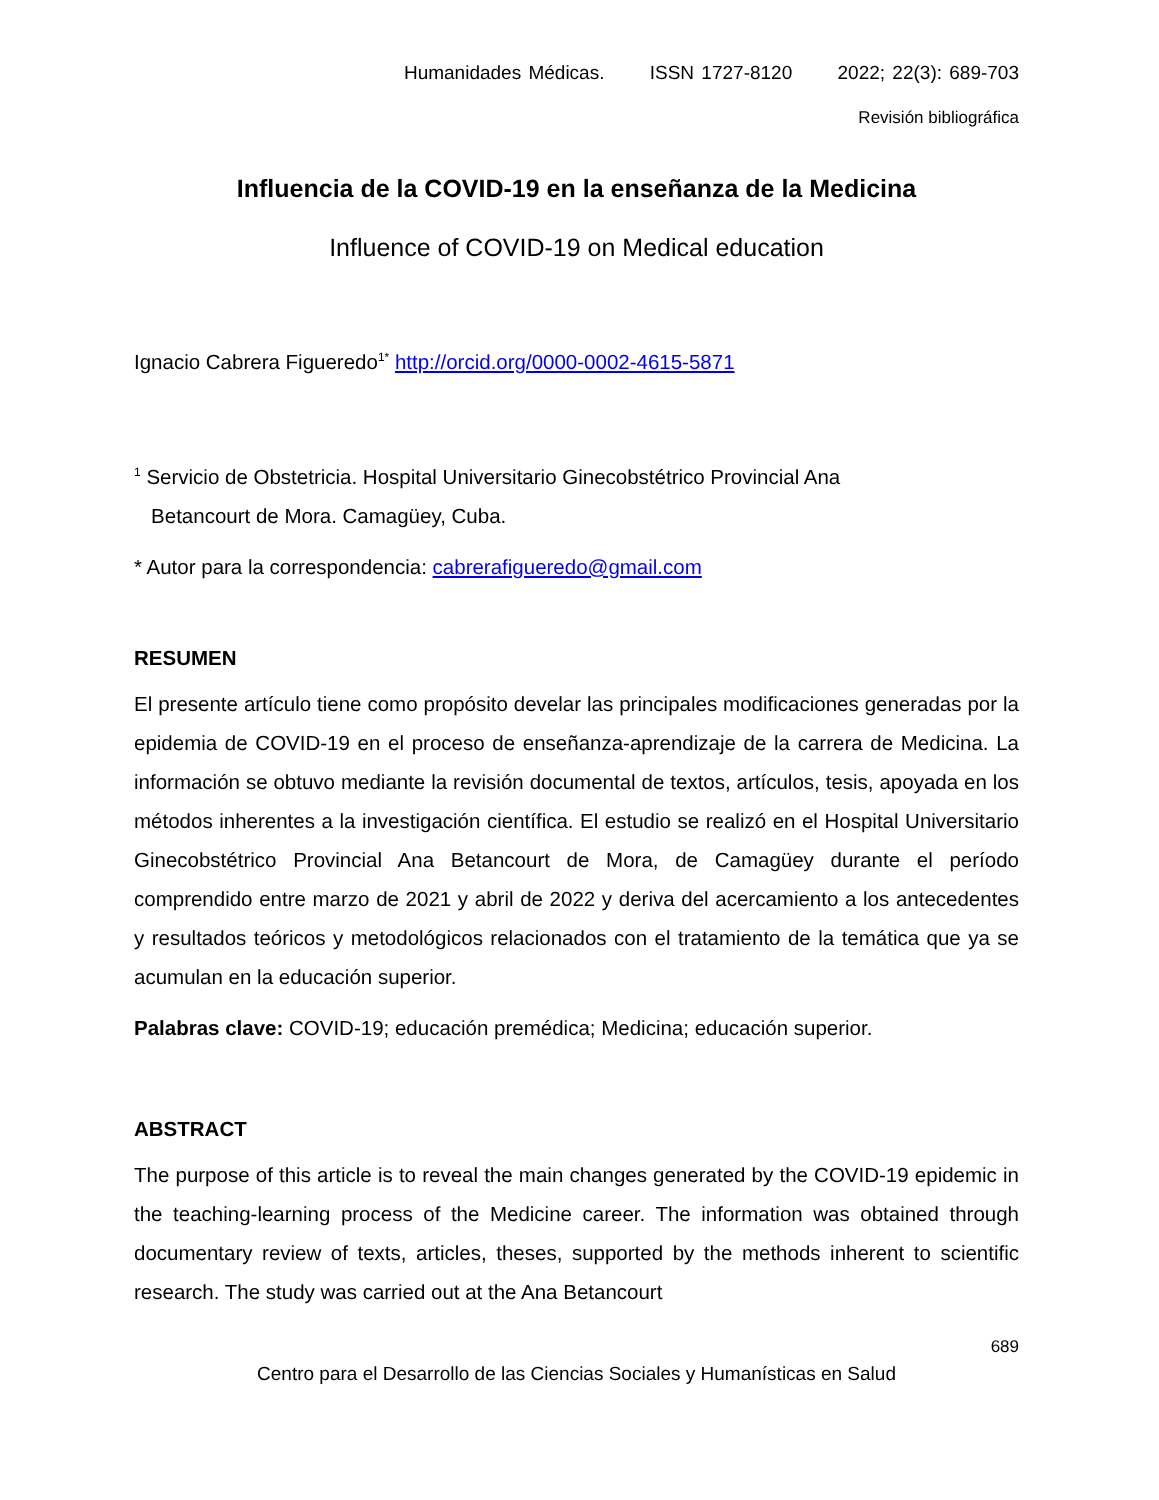Humanidades Médicas. ISSN 1727-8120 2022; 22(3): 689-703
Revisión bibliográfica
Influencia de la COVID-19 en la enseñanza de la Medicina
Influence of COVID-19 on Medical education
Ignacio Cabrera Figueredo<sup>1*</sup> http://orcid.org/0000-0002-4615-5871
<sup>1</sup> Servicio de Obstetricia. Hospital Universitario Ginecobstétrico Provincial Ana
Betancourt de Mora. Camagüey, Cuba.
* Autor para la correspondencia: cabrerafigueredo@gmail.com
RESUMEN
El presente artículo tiene como propósito develar las principales modificaciones generadas por la epidemia de COVID-19 en el proceso de enseñanza-aprendizaje de la carrera de Medicina. La información se obtuvo mediante la revisión documental de textos, artículos, tesis, apoyada en los métodos inherentes a la investigación científica. El estudio se realizó en el Hospital Universitario Ginecobstétrico Provincial Ana Betancourt de Mora, de Camagüey durante el período comprendido entre marzo de 2021 y abril de 2022 y deriva del acercamiento a los antecedentes y resultados teóricos y metodológicos relacionados con el tratamiento de la temática que ya se acumulan en la educación superior.
Palabras clave: COVID-19; educación premédica; Medicina; educación superior.
ABSTRACT
The purpose of this article is to reveal the main changes generated by the COVID-19 epidemic in the teaching-learning process of the Medicine career. The information was obtained through documentary review of texts, articles, theses, supported by the methods inherent to scientific research. The study was carried out at the Ana Betancourt
689
Centro para el Desarrollo de las Ciencias Sociales y Humanísticas en Salud